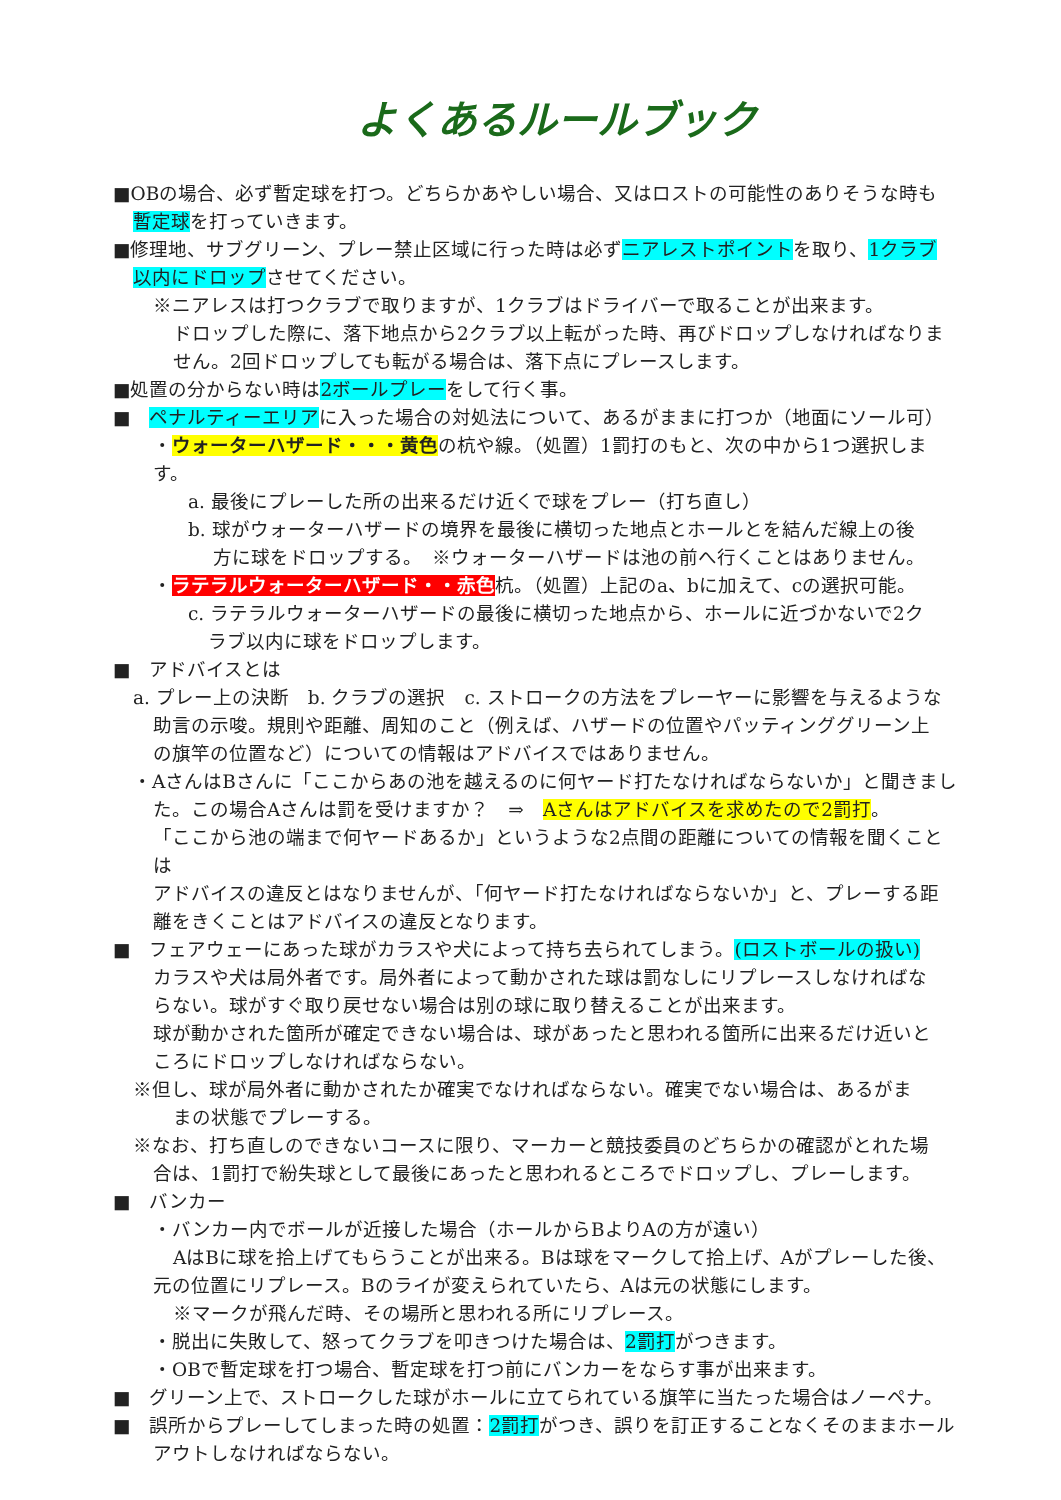よくあるルールブック
■OBの場合、必ず暫定球を打つ。どちらかあやしい場合、又はロストの可能性のありそうな時も
暫定球を打っていきます。
■修理地、サブグリーン、プレー禁止区域に行った時は必ずニアレストポイントを取り、1クラブ
以内にドロップさせてください。
※ニアレスは打つクラブで取りますが、1クラブはドライバーで取ることが出来ます。
ドロップした際に、落下地点から2クラブ以上転がった時、再びドロップしなければなりま
せん。2回ドロップしても転がる場合は、落下点にプレースします。
■処置の分からない時は2ボールプレーをして行く事。
■　ペナルティーエリアに入った場合の対処法について、あるがままに打つか（地面にソール可）
・ウォーターハザード・・・黄色の杭や線。（処置）1罰打のもと、次の中から1つ選択します。
a. 最後にプレーした所の出来るだけ近くで球をプレー（打ち直し）
b. 球がウォーターハザードの境界を最後に横切った地点とホールとを結んだ線上の後
方に球をドロップする。　※ウォーターハザードは池の前へ行くことはありません。
・ラテラルウォーターハザード・・赤色杭。（処置）上記のa、bに加えて、cの選択可能。
c. ラテラルウォーターハザードの最後に横切った地点から、ホールに近づかないで2ク
ラブ以内に球をドロップします。
■　アドバイスとは
a. プレー上の決断　b. クラブの選択　c. ストロークの方法をプレーヤーに影響を与えるような
助言の示唆。規則や距離、周知のこと（例えば、ハザードの位置やパッティンググリーン上
の旗竿の位置など）についての情報はアドバイスではありません。
・AさんはBさんに「ここからあの池を越えるのに何ヤード打たなければならないか」と聞きまし
た。この場合Aさんは罰を受けますか？　⇒　Aさんはアドバイスを求めたので2罰打。
「ここから池の端まで何ヤードあるか」というような2点間の距離についての情報を聞くことは
アドバイスの違反とはなりませんが、「何ヤード打たなければならないか」と、プレーする距
離をきくことはアドバイスの違反となります。
■　フェアウェーにあった球がカラスや犬によって持ち去られてしまう。(ロストボールの扱い)
カラスや犬は局外者です。局外者によって動かされた球は罰なしにリプレースしなければな
らない。球がすぐ取り戻せない場合は別の球に取り替えることが出来ます。
球が動かされた箇所が確定できない場合は、球があったと思われる箇所に出来るだけ近いと
ころにドロップしなければならない。
※但し、球が局外者に動かされたか確実でなければならない。確実でない場合は、あるがま
まの状態でプレーする。
※なお、打ち直しのできないコースに限り、マーカーと競技委員のどちらかの確認がとれた場
合は、1罰打で紛失球として最後にあったと思われるところでドロップし、プレーします。
■　バンカー
・バンカー内でボールが近接した場合（ホールからBよりAの方が遠い）
AはBに球を拾上げてもらうことが出来る。Bは球をマークして拾上げ、Aがプレーした後、
元の位置にリプレース。Bのライが変えられていたら、Aは元の状態にします。
※マークが飛んだ時、その場所と思われる所にリプレース。
・脱出に失敗して、怒ってクラブを叩きつけた場合は、2罰打がつきます。
・OBで暫定球を打つ場合、暫定球を打つ前にバンカーをならす事が出来ます。
■　グリーン上で、ストロークした球がホールに立てられている旗竿に当たった場合はノーペナ。
■　誤所からプレーしてしまった時の処置：2罰打がつき、誤りを訂正することなくそのままホール
アウトしなければならない。